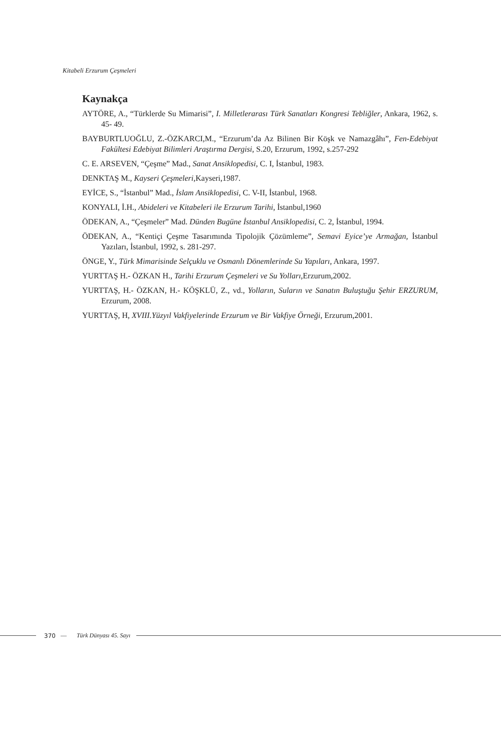Kitabeli Erzurum Çeşmeleri
Kaynakça
AYTÖRE, A., “Türklerde Su Mimarisi”, I. Milletlerarası Türk Sanatları Kongresi Tebliğler, Ankara, 1962, s. 45- 49.
BAYBURTLUOĞLU, Z.-ÖZKARCI,M., “Erzurum’da Az Bilinen Bir Köşk ve Namazgâhı”, Fen-Edebiyat Fakültesi Edebiyat Bilimleri Araştırma Dergisi, S.20, Erzurum, 1992, s.257-292
C. E. ARSEVEN, “Çeşme” Mad., Sanat Ansiklopedisi, C. I, İstanbul, 1983.
DENKTAŞ M., Kayseri Çeşmeleri,Kayseri,1987.
EYİCE, S., “İstanbul” Mad., İslam Ansiklopedisi, C. V-II, İstanbul, 1968.
KONYALI, İ.H., Abideleri ve Kitabeleri ile Erzurum Tarihi, İstanbul,1960
ÖDEKAN, A., “Çeşmeler” Mad. Dünden Bugüne İstanbul Ansiklopedisi, C. 2, İstanbul, 1994.
ÖDEKAN, A., “Kentiçi Çeşme Tasarımında Tipolojik Çözümleme”, Semavi Eyice’ye Armağan, İstanbul Yazıları, İstanbul, 1992, s. 281-297.
ÖNGE, Y., Türk Mimarisinde Selçuklu ve Osmanlı Dönemlerinde Su Yapıları, Ankara, 1997.
YURTTAŞ H.- ÖZKAN H., Tarihi Erzurum Çeşmeleri ve Su Yolları,Erzurum,2002.
YURTTAŞ, H.- ÖZKAN, H.- KÖŞKLÜ, Z., vd., Yolların, Suların ve Sanatın Buluştuğu Şehir ERZURUM, Erzurum, 2008.
YURTTAŞ, H, XVIII.Yüzyıl Vakfiyelerinde Erzurum ve Bir Vakfiye Örneği, Erzurum,2001.
370 — Türk Dünyası 45. Sayı